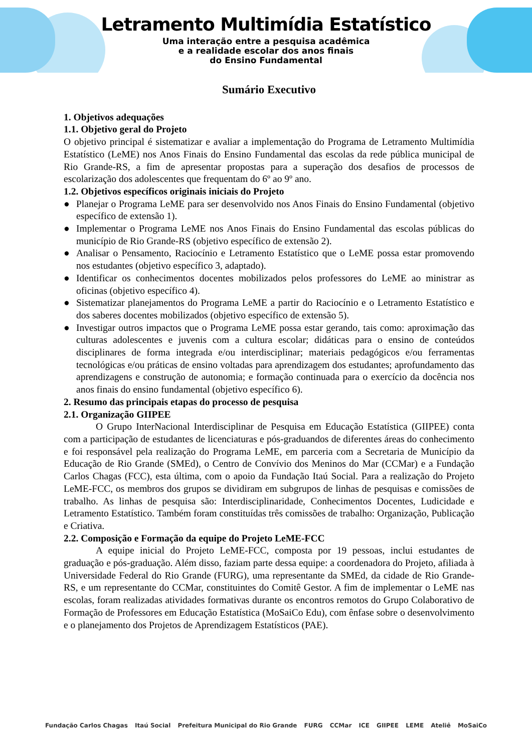Letramento Multimídia Estatístico
Uma interação entre a pesquisa acadêmica
e a realidade escolar dos anos finais
do Ensino Fundamental
Sumário Executivo
1. Objetivos adequações
1.1. Objetivo geral do Projeto
O objetivo principal é sistematizar e avaliar a implementação do Programa de Letramento Multimídia Estatístico (LeME) nos Anos Finais do Ensino Fundamental das escolas da rede pública municipal de Rio Grande-RS, a fim de apresentar propostas para a superação dos desafios de processos de escolarização dos adolescentes que frequentam do 6º ao 9º ano.
1.2. Objetivos específicos originais iniciais do Projeto
● Planejar o Programa LeME para ser desenvolvido nos Anos Finais do Ensino Fundamental (objetivo específico de extensão 1).
● Implementar o Programa LeME nos Anos Finais do Ensino Fundamental das escolas públicas do município de Rio Grande-RS (objetivo específico de extensão 2).
● Analisar o Pensamento, Raciocínio e Letramento Estatístico que o LeME possa estar promovendo nos estudantes (objetivo específico 3, adaptado).
● Identificar os conhecimentos docentes mobilizados pelos professores do LeME ao ministrar as oficinas (objetivo específico 4).
● Sistematizar planejamentos do Programa LeME a partir do Raciocínio e o Letramento Estatístico e dos saberes docentes mobilizados (objetivo específico de extensão 5).
● Investigar outros impactos que o Programa LeME possa estar gerando, tais como: aproximação das culturas adolescentes e juvenis com a cultura escolar; didáticas para o ensino de conteúdos disciplinares de forma integrada e/ou interdisciplinar; materiais pedagógicos e/ou ferramentas tecnológicas e/ou práticas de ensino voltadas para aprendizagem dos estudantes; aprofundamento das aprendizagens e construção de autonomia; e formação continuada para o exercício da docência nos anos finais do ensino fundamental (objetivo específico 6).
2. Resumo das principais etapas do processo de pesquisa
2.1. Organização GIIPEE
O Grupo InterNacional Interdisciplinar de Pesquisa em Educação Estatística (GIIPEE) conta com a participação de estudantes de licenciaturas e pós-graduandos de diferentes áreas do conhecimento e foi responsável pela realização do Programa LeME, em parceria com a Secretaria de Município da Educação de Rio Grande (SMEd), o Centro de Convívio dos Meninos do Mar (CCMar) e a Fundação Carlos Chagas (FCC), esta última, com o apoio da Fundação Itaú Social. Para a realização do Projeto LeME-FCC, os membros dos grupos se dividiram em subgrupos de linhas de pesquisas e comissões de trabalho. As linhas de pesquisa são: Interdisciplinaridade, Conhecimentos Docentes, Ludicidade e Letramento Estatístico. Também foram constituídas três comissões de trabalho: Organização, Publicação e Criativa.
2.2. Composição e Formação da equipe do Projeto LeME-FCC
A equipe inicial do Projeto LeME-FCC, composta por 19 pessoas, inclui estudantes de graduação e pós-graduação. Além disso, faziam parte dessa equipe: a coordenadora do Projeto, afiliada à Universidade Federal do Rio Grande (FURG), uma representante da SMEd, da cidade de Rio Grande-RS, e um representante do CCMar, constituintes do Comitê Gestor. A fim de implementar o LeME nas escolas, foram realizadas atividades formativas durante os encontros remotos do Grupo Colaborativo de Formação de Professores em Educação Estatística (MoSaiCo Edu), com ênfase sobre o desenvolvimento e o planejamento dos Projetos de Aprendizagem Estatísticos (PAE).
Fundação Carlos Chagas Itaú Social Prefeitura Municipal do Rio Grande FURG CCMar ICE GIIPEE LEME Ateliê MoSaiCo